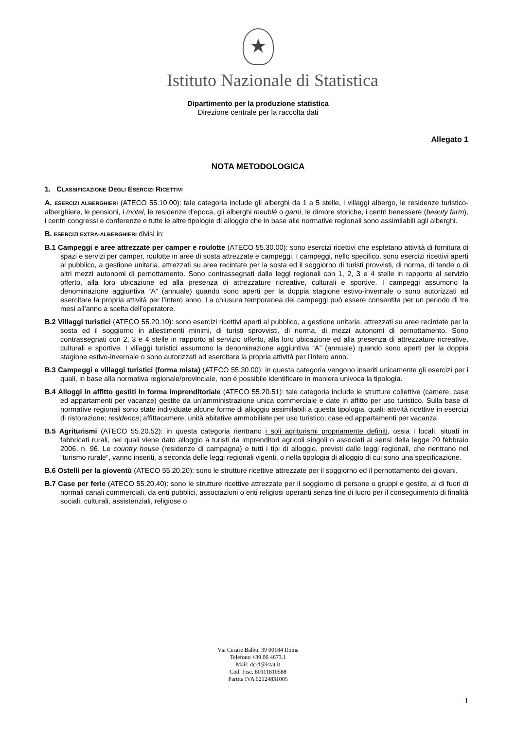★
Istituto Nazionale di Statistica
Dipartimento per la produzione statistica
Direzione centrale per la raccolta dati
Allegato 1
NOTA METODOLOGICA
1. CLASSIFICAZIONE DEGLI ESERCIZI RICETTIVI
A. ESERCIZI ALBERGHIERI (ATECO 55.10.00): tale categoria include gli alberghi da 1 a 5 stelle, i villaggi albergo, le residenze turistico-alberghiere, le pensioni, i motel, le residenze d’epoca, gli alberghi meublè o garni, le dimore storiche, i centri benessere (beauty farm), i centri congressi e conferenze e tutte le altre tipologie di alloggio che in base alle normative regionali sono assimilabili agli alberghi.
B. ESERCIZI EXTRA-ALBERGHIERI divisi in:
B.1 Campeggi e aree attrezzate per camper e roulotte (ATECO 55.30.00): sono esercizi ricettivi che espletano attività di fornitura di spazi e servizi per camper, roulotte in aree di sosta attrezzate e campeggi. I campeggi, nello specifico, sono esercizi ricettivi aperti al pubblico, a gestione unitaria, attrezzati su aree recintate per la sosta ed il soggiorno di turisti provvisti, di norma, di tende o di altri mezzi autonomi di pernottamento. Sono contrassegnati dalle leggi regionali con 1, 2, 3 e 4 stelle in rapporto al servizio offerto, alla loro ubicazione ed alla presenza di attrezzature ricreative, culturali e sportive. I campeggi assumono la denominazione aggiuntiva “A” (annuale) quando sono aperti per la doppia stagione estivo-invernale o sono autorizzati ad esercitare la propria attività per l’intero anno. La chiusura temporanea dei campeggi può essere consentita per un periodo di tre mesi all’anno a scelta dell’operatore.
B.2 Villaggi turistici (ATECO 55.20.10): sono esercizi ricettivi aperti al pubblico, a gestione unitaria, attrezzati su aree recintate per la sosta ed il soggiorno in allestimenti minimi, di turisti sprovvisti, di norma, di mezzi autonomi di pernottamento. Sono contrassegnati con 2, 3 e 4 stelle in rapporto al servizio offerto, alla loro ubicazione ed alla presenza di attrezzature ricreative, culturali e sportive. I villaggi turistici assumono la denominazione aggiuntiva “A” (annuale) quando sono aperti per la doppia stagione estivo-invernale o sono autorizzati ad esercitare la propria attività per l’intero anno.
B.3 Campeggi e villaggi turistici (forma mista) (ATECO 55.30.00): in questa categoria vengono inseriti unicamente gli esercizi per i quali, in base alla normativa regionale/provinciale, non è possibile identificare in maniera univoca la tipologia.
B.4 Alloggi in affitto gestiti in forma imprenditoriale (ATECO 55.20.51): tale categoria include le strutture collettive (camere, case ed appartamenti per vacanze) gestite da un’amministrazione unica commerciale e date in affitto per uso turistico. Sulla base di normative regionali sono state individuate alcune forme di alloggio assimilabili a questa tipologia, quali: attività ricettive in esercizi di ristorazione; residence; affittacamere; unità abitative ammobiliate per uso turistico; case ed appartamenti per vacanza.
B.5 Agriturismi (ATECO 55.20.52): in questa categoria rientrano i soli agriturismi propriamente definiti, ossia i locali, situati in fabbricati rurali, nei quali viene dato alloggio a turisti da imprenditori agricoli singoli o associati ai sensi della legge 20 febbraio 2006, n. 96. Le country house (residenze di campagna) e tutti i tipi di alloggio, previsti dalle leggi regionali, che rientrano nel “turismo rurale”, vanno inseriti, a seconda delle leggi regionali vigenti, o nella tipologia di alloggio di cui sono una specificazione.
B.6 Ostelli per la gioventù (ATECO 55.20.20): sono le strutture ricettive attrezzate per il soggiorno ed il pernottamento dei giovani.
B.7 Case per ferie (ATECO 55.20.40): sono le strutture ricettive attrezzate per il soggiorno di persone o gruppi e gestite, al di fuori di normali canali commerciali, da enti pubblici, associazioni o enti religiosi operanti senza fine di lucro per il conseguimento di finalità sociali, culturali, assistenziali, religiose o
Via Cesare Balbo, 39 00184 Roma
Telefono +39 06 4673.1
Mail: dcrd@istat.it
Cod. Fisc. 80111810588
Partita IVA 02124831005
1